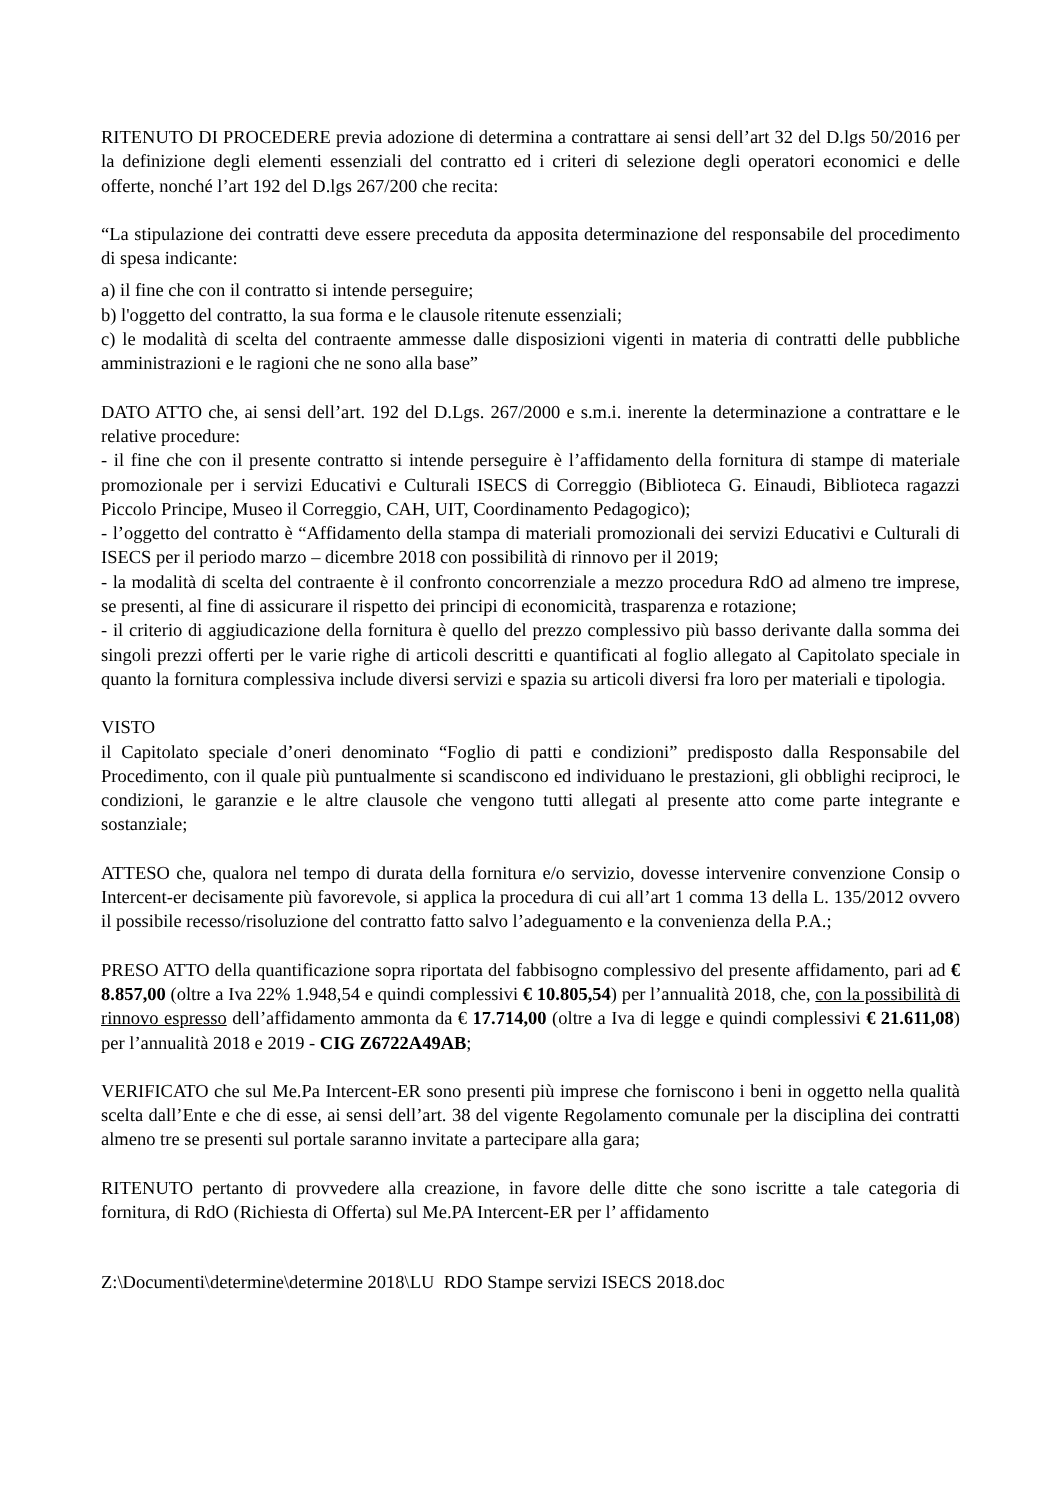RITENUTO DI PROCEDERE previa adozione di determina a contrattare ai sensi dell’art 32 del D.lgs 50/2016 per la definizione degli elementi essenziali del contratto ed i criteri di selezione degli operatori economici e delle offerte, nonché l’art 192 del D.lgs 267/200 che recita:
“La stipulazione dei contratti deve essere preceduta da apposita determinazione del responsabile del procedimento di spesa indicante:
a) il fine che con il contratto si intende perseguire;
b) l'oggetto del contratto, la sua forma e le clausole ritenute essenziali;
c) le modalità di scelta del contraente ammesse dalle disposizioni vigenti in materia di contratti delle pubbliche amministrazioni e le ragioni che ne sono alla base”
DATO ATTO che, ai sensi dell’art. 192 del D.Lgs. 267/2000 e s.m.i. inerente la determinazione a contrattare e le relative procedure:
- il fine che con il presente contratto si intende perseguire è l’affidamento della fornitura di stampe di materiale promozionale per i servizi Educativi e Culturali ISECS di Correggio (Biblioteca G. Einaudi, Biblioteca ragazzi Piccolo Principe, Museo il Correggio, CAH, UIT, Coordinamento Pedagogico);
- l’oggetto del contratto è “Affidamento della stampa di materiali promozionali dei servizi Educativi e Culturali di ISECS per il periodo marzo – dicembre 2018 con possibilità di rinnovo per il 2019;
- la modalità di scelta del contraente è il confronto concorrenziale a mezzo procedura RdO ad almeno tre imprese, se presenti, al fine di assicurare il rispetto dei principi di economicità, trasparenza e rotazione;
- il criterio di aggiudicazione della fornitura è quello del prezzo complessivo più basso derivante dalla somma dei singoli prezzi offerti per le varie righe di articoli descritti e quantificati al foglio allegato al Capitolato speciale in quanto la fornitura complessiva include diversi servizi e spazia su articoli diversi fra loro per materiali e tipologia.
VISTO
il Capitolato speciale d’oneri denominato “Foglio di patti e condizioni” predisposto dalla Responsabile del Procedimento, con il quale più puntualmente si scandiscono ed individuano le prestazioni, gli obblighi reciproci, le condizioni, le garanzie e le altre clausole che vengono tutti allegati al presente atto come parte integrante e sostanziale;
ATTESO che, qualora nel tempo di durata della fornitura e/o servizio, dovesse intervenire convenzione Consip o Intercent-er decisamente più favorevole, si applica la procedura di cui all’art 1 comma 13 della L. 135/2012 ovvero il possibile recesso/risoluzione del contratto fatto salvo l’adeguamento e la convenienza della P.A.;
PRESO ATTO della quantificazione sopra riportata del fabbisogno complessivo del presente affidamento, pari ad € 8.857,00 (oltre a Iva 22% 1.948,54 e quindi complessivi € 10.805,54) per l’annualità 2018, che, con la possibilità di rinnovo espresso dell’affidamento ammonta da € 17.714,00 (oltre a Iva di legge e quindi complessivi € 21.611,08) per l’annualità 2018 e 2019 - CIG Z6722A49AB;
VERIFICATO che sul Me.Pa Intercent-ER sono presenti più imprese che forniscono i beni in oggetto nella qualità scelta dall’Ente e che di esse, ai sensi dell’art. 38 del vigente Regolamento comunale per la disciplina dei contratti almeno tre se presenti sul portale saranno invitate a partecipare alla gara;
RITENUTO pertanto di provvedere alla creazione, in favore delle ditte che sono iscritte a tale categoria di fornitura, di RdO (Richiesta di Offerta) sul Me.PA Intercent-ER per l’ affidamento
Z:\Documenti\determine\determine 2018\LU RDO Stampe servizi ISECS 2018.doc